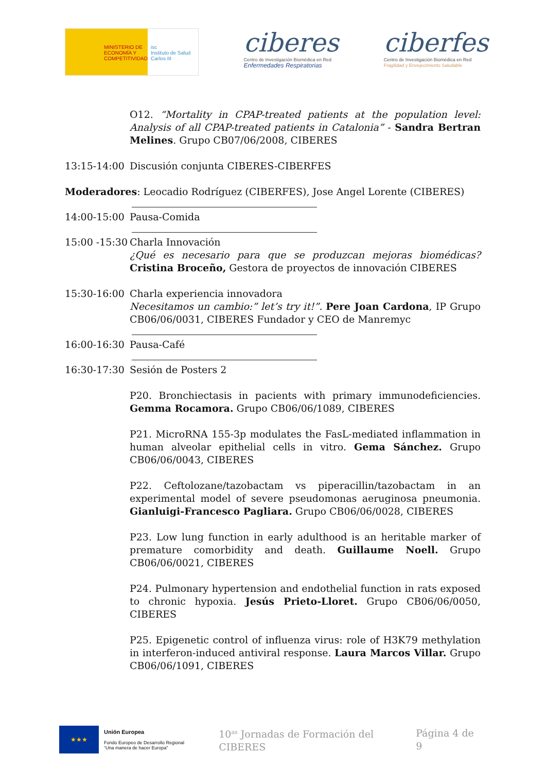MINISTERIO DE ECONOMÍA Y COMPETITIVIDAD
isc
Instituto de Salud Carlos III
ciberes
Centro de Investigación Biomédica en Red
Enfermedades Respiratorias
ciberfes
Centro de Investigación Biomédica en Red
Fragilidad y Envejecimiento Saludable
O12. “Mortality in CPAP-treated patients at the population level: Analysis of all CPAP-treated patients in Catalonia” - Sandra Bertran Melines. Grupo CB07/06/2008, CIBERES
13:15-14:00 Discusión conjunta CIBERES-CIBERFES
Moderadores: Leocadio Rodríguez (CIBERFES), Jose Angel Lorente (CIBERES)
14:00-15:00 Pausa-Comida
15:00 -15:30
Charla Innovación
¿Qué es necesario para que se produzcan mejoras biomédicas? Cristina Broceño, Gestora de proyectos de innovación CIBERES
15:30-16:00 Charla experiencia innovadora
Necesitamos un cambio:” let’s try it!”. Pere Joan Cardona, IP Grupo CB06/06/0031, CIBERES Fundador y CEO de Manremyc
16:00-16:30 Pausa-Café
16:30-17:30 Sesión de Posters 2
P20. Bronchiectasis in pacients with primary immunodeficiencies. Gemma Rocamora. Grupo CB06/06/1089, CIBERES
P21. MicroRNA 155-3p modulates the FasL-mediated inflammation in human alveolar epithelial cells in vitro. Gema Sánchez. Grupo CB06/06/0043, CIBERES
P22. Ceftolozane/tazobactam vs piperacillin/tazobactam in an experimental model of severe pseudomonas aeruginosa pneumonia. Gianluigi-Francesco Pagliara. Grupo CB06/06/0028, CIBERES
P23. Low lung function in early adulthood is an heritable marker of premature comorbidity and death. Guillaume Noell. Grupo CB06/06/0021, CIBERES
P24. Pulmonary hypertension and endothelial function in rats exposed to chronic hypoxia. Jesús Prieto-Lloret. Grupo CB06/06/0050, CIBERES
P25. Epigenetic control of influenza virus: role of H3K79 methylation in interferon-induced antiviral response. Laura Marcos Villar. Grupo CB06/06/1091, CIBERES
★★★
Unión Europea
Fondo Europeo de Desarrollo Regional “Una manera de hacer Europa”
10<sup>as</sup> Jornadas de Formación del CIBERES
Página 4 de 9